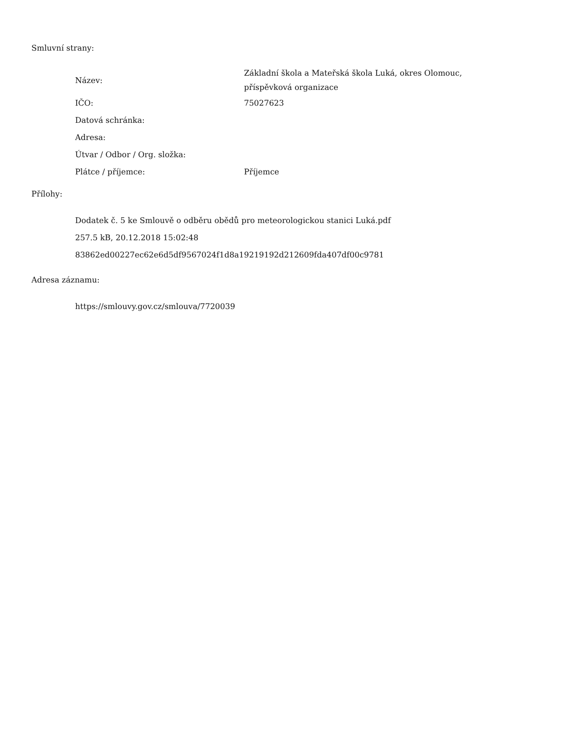Smluvní strany:
| Název: | Základní škola a Mateřská škola Luká, okres Olomouc, příspěvková organizace |
| IČO: | 75027623 |
| Datová schránka: | |
| Adresa: | |
| Útvar / Odbor / Org. složka: | |
| Plátce / příjemce: | Příjemce |
Přílohy:
Dodatek č. 5 ke Smlouvě o odběru obědů pro meteorologickou stanici Luká.pdf
257.5 kB, 20.12.2018 15:02:48
83862ed00227ec62e6d5df9567024f1d8a19219192d212609fda407df00c9781
Adresa záznamu:
https://smlouvy.gov.cz/smlouva/7720039